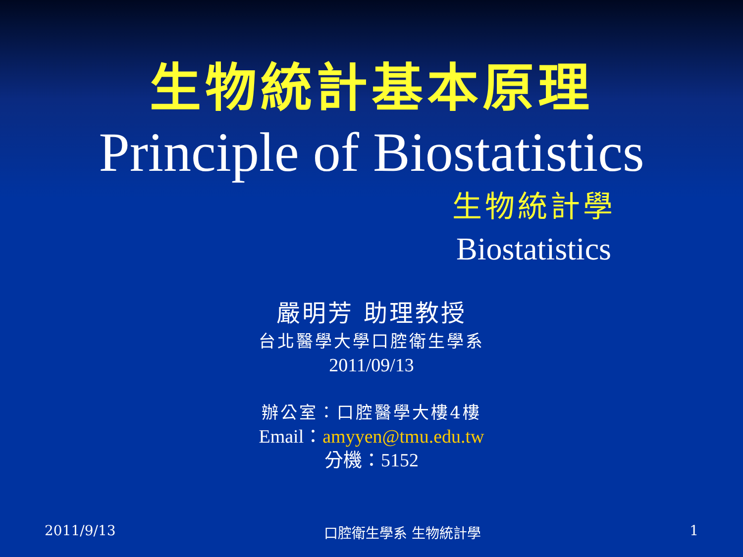生物統計基本原理
Principle of Biostatistics
生物統計學
Biostatistics
嚴明芳 助理教授
台北醫學大學口腔衛生學系
2011/09/13
辦公室：口腔醫學大樓4樓
Email：amyyen@tmu.edu.tw
分機：5152
2011/9/13 口腔衛生學系 生物統計學 1